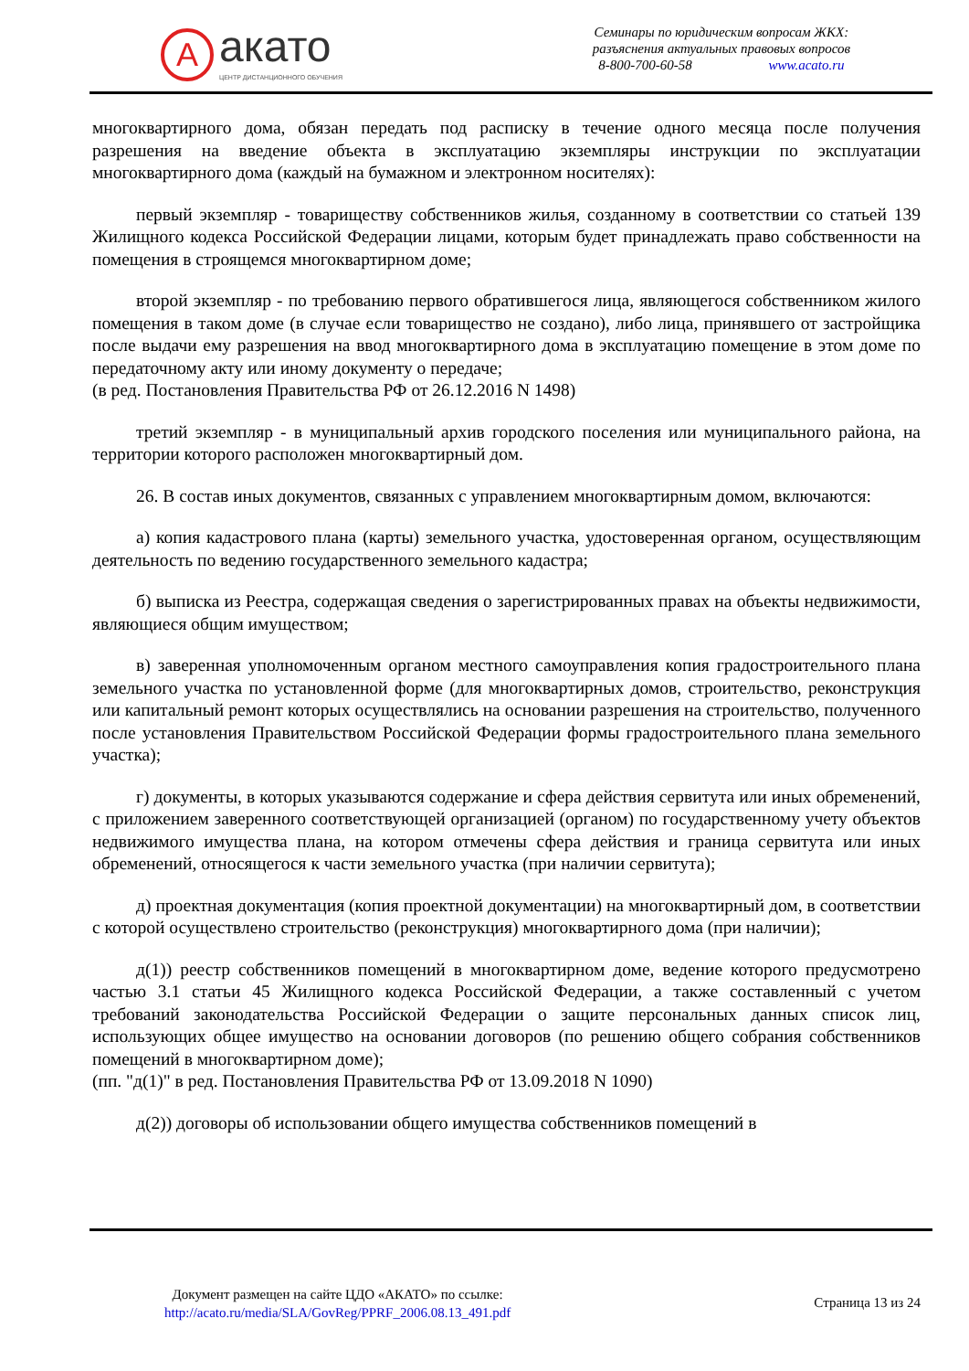A
акато
ЦЕНТР ДИСТАНЦИОННОГО ОБУЧЕНИЯ
Семинары по юридическим вопросам ЖКХ:
разъяснения актуальных правовых вопросов
8-800-700-60-58 www.acato.ru
многоквартирного дома, обязан передать под расписку в течение одного месяца после получения разрешения на введение объекта в эксплуатацию экземпляры инструкции по эксплуатации многоквартирного дома (каждый на бумажном и электронном носителях):
первый экземпляр - товариществу собственников жилья, созданному в соответствии со статьей 139 Жилищного кодекса Российской Федерации лицами, которым будет принадлежать право собственности на помещения в строящемся многоквартирном доме;
второй экземпляр - по требованию первого обратившегося лица, являющегося собственником жилого помещения в таком доме (в случае если товарищество не создано), либо лица, принявшего от застройщика после выдачи ему разрешения на ввод многоквартирного дома в эксплуатацию помещение в этом доме по передаточному акту или иному документу о передаче;
(в ред. Постановления Правительства РФ от 26.12.2016 N 1498)
третий экземпляр - в муниципальный архив городского поселения или муниципального района, на территории которого расположен многоквартирный дом.
26. В состав иных документов, связанных с управлением многоквартирным домом, включаются:
а) копия кадастрового плана (карты) земельного участка, удостоверенная органом, осуществляющим деятельность по ведению государственного земельного кадастра;
б) выписка из Реестра, содержащая сведения о зарегистрированных правах на объекты недвижимости, являющиеся общим имуществом;
в) заверенная уполномоченным органом местного самоуправления копия градостроительного плана земельного участка по установленной форме (для многоквартирных домов, строительство, реконструкция или капитальный ремонт которых осуществлялись на основании разрешения на строительство, полученного после установления Правительством Российской Федерации формы градостроительного плана земельного участка);
г) документы, в которых указываются содержание и сфера действия сервитута или иных обременений, с приложением заверенного соответствующей организацией (органом) по государственному учету объектов недвижимого имущества плана, на котором отмечены сфера действия и граница сервитута или иных обременений, относящегося к части земельного участка (при наличии сервитута);
д) проектная документация (копия проектной документации) на многоквартирный дом, в соответствии с которой осуществлено строительство (реконструкция) многоквартирного дома (при наличии);
д(1)) реестр собственников помещений в многоквартирном доме, ведение которого предусмотрено частью 3.1 статьи 45 Жилищного кодекса Российской Федерации, а также составленный с учетом требований законодательства Российской Федерации о защите персональных данных список лиц, использующих общее имущество на основании договоров (по решению общего собрания собственников помещений в многоквартирном доме);
(пп. "д(1)" в ред. Постановления Правительства РФ от 13.09.2018 N 1090)
д(2)) договоры об использовании общего имущества собственников помещений в
Документ размещен на сайте ЦДО «АКАТО» по ссылке:
http://acato.ru/media/SLA/GovReg/PPRF_2006.08.13_491.pdf
Страница 13 из 24